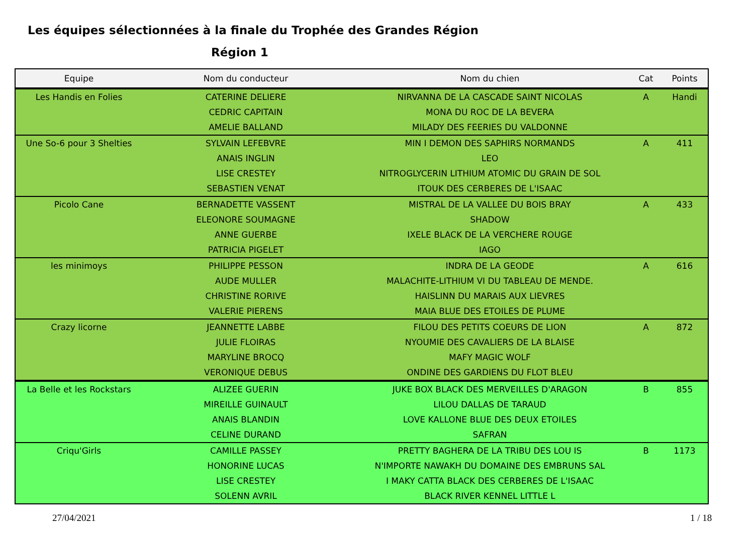Les équipes sélectionnées à la finale du Trophée des Grandes Région
Région 1
| Equipe | Nom du conducteur | Nom du chien | Cat | Points |
| --- | --- | --- | --- | --- |
| Les Handis en Folies | CATERINE DELIERE | NIRVANNA DE LA CASCADE SAINT NICOLAS | A | Handi |
| | CEDRIC CAPITAIN | MONA DU ROC DE LA BEVERA | | |
| | AMELIE BALLAND | MILADY DES FEERIES DU VALDONNE | | |
| Une So-6 pour 3 Shelties | SYLVAIN LEFEBVRE | MIN I DEMON DES SAPHIRS NORMANDS | A | 411 |
| | ANAIS INGLIN | LEO | | |
| | LISE CRESTEY | NITROGLYCERIN LITHIUM ATOMIC DU GRAIN DE SOL | | |
| | SEBASTIEN VENAT | ITOUK DES CERBERES DE L'ISAAC | | |
| Picolo Cane | BERNADETTE VASSENT | MISTRAL DE LA VALLEE DU BOIS BRAY | A | 433 |
| | ELEONORE SOUMAGNE | SHADOW | | |
| | ANNE GUERBE | IXELE BLACK DE LA VERCHERE ROUGE | | |
| | PATRICIA PIGELET | IAGO | | |
| les minimoys | PHILIPPE PESSON | INDRA DE LA GEODE | A | 616 |
| | AUDE MULLER | MALACHITE-LITHIUM VI DU TABLEAU DE MENDE. | | |
| | CHRISTINE RORIVE | HAISLINN DU MARAIS AUX LIEVRES | | |
| | VALERIE PIERENS | MAIA BLUE DES ETOILES DE PLUME | | |
| Crazy licorne | JEANNETTE LABBE | FILOU DES PETITS COEURS DE LION | A | 872 |
| | JULIE FLOIRAS | NYOUMIE DES CAVALIERS DE LA BLAISE | | |
| | MARYLINE BROCQ | MAFY MAGIC WOLF | | |
| | VERONIQUE DEBUS | ONDINE DES GARDIENS DU FLOT BLEU | | |
| La Belle et les Rockstars | ALIZEE GUERIN | JUKE BOX BLACK DES MERVEILLES D'ARAGON | B | 855 |
| | MIREILLE GUINAULT | LILOU DALLAS DE TARAUD | | |
| | ANAIS BLANDIN | LOVE KALLONE BLUE DES DEUX ETOILES | | |
| | CELINE DURAND | SAFRAN | | |
| Criqu'Girls | CAMILLE PASSEY | PRETTY BAGHERA DE LA TRIBU DES LOU IS | B | 1173 |
| | HONORINE LUCAS | N'IMPORTE NAWAKH DU DOMAINE DES EMBRUNS SAL | | |
| | LISE CRESTEY | I MAKY CATTA BLACK DES CERBERES DE L'ISAAC | | |
| | SOLENN AVRIL | BLACK RIVER KENNEL LITTLE L | | |
27/04/2021 1 / 18